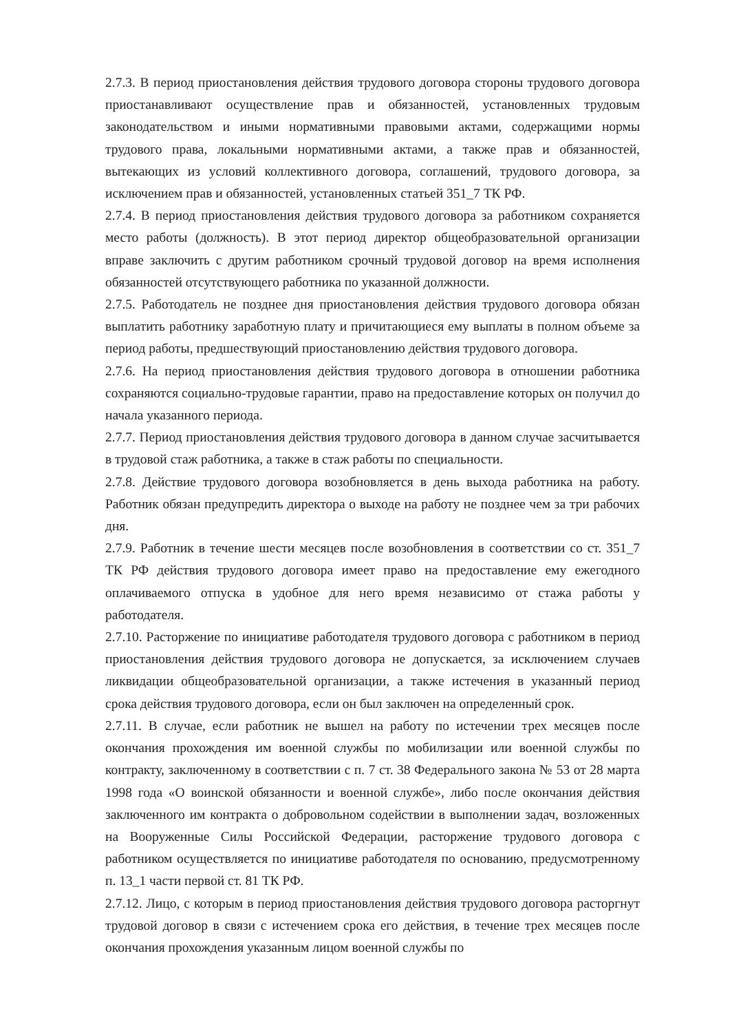2.7.3. В период приостановления действия трудового договора стороны трудового договора приостанавливают осуществление прав и обязанностей, установленных трудовым законодательством и иными нормативными правовыми актами, содержащими нормы трудового права, локальными нормативными актами, а также прав и обязанностей, вытекающих из условий коллективного договора, соглашений, трудового договора, за исключением прав и обязанностей, установленных статьей 351_7 ТК РФ.
2.7.4. В период приостановления действия трудового договора за работником сохраняется место работы (должность). В этот период директор общеобразовательной организации вправе заключить с другим работником срочный трудовой договор на время исполнения обязанностей отсутствующего работника по указанной должности.
2.7.5. Работодатель не позднее дня приостановления действия трудового договора обязан выплатить работнику заработную плату и причитающиеся ему выплаты в полном объеме за период работы, предшествующий приостановлению действия трудового договора.
2.7.6. На период приостановления действия трудового договора в отношении работника сохраняются социально-трудовые гарантии, право на предоставление которых он получил до начала указанного периода.
2.7.7. Период приостановления действия трудового договора в данном случае засчитывается в трудовой стаж работника, а также в стаж работы по специальности.
2.7.8. Действие трудового договора возобновляется в день выхода работника на работу. Работник обязан предупредить директора о выходе на работу не позднее чем за три рабочих дня.
2.7.9. Работник в течение шести месяцев после возобновления в соответствии со ст. 351_7 ТК РФ действия трудового договора имеет право на предоставление ему ежегодного оплачиваемого отпуска в удобное для него время независимо от стажа работы у работодателя.
2.7.10. Расторжение по инициативе работодателя трудового договора с работником в период приостановления действия трудового договора не допускается, за исключением случаев ликвидации общеобразовательной организации, а также истечения в указанный период срока действия трудового договора, если он был заключен на определенный срок.
2.7.11. В случае, если работник не вышел на работу по истечении трех месяцев после окончания прохождения им военной службы по мобилизации или военной службы по контракту, заключенному в соответствии с п. 7 ст. 38 Федерального закона № 53 от 28 марта 1998 года «О воинской обязанности и военной службе», либо после окончания действия заключенного им контракта о добровольном содействии в выполнении задач, возложенных на Вооруженные Силы Российской Федерации, расторжение трудового договора с работником осуществляется по инициативе работодателя по основанию, предусмотренному п. 13_1 части первой ст. 81 ТК РФ.
2.7.12. Лицо, с которым в период приостановления действия трудового договора расторгнут трудовой договор в связи с истечением срока его действия, в течение трех месяцев после окончания прохождения указанным лицом военной службы по